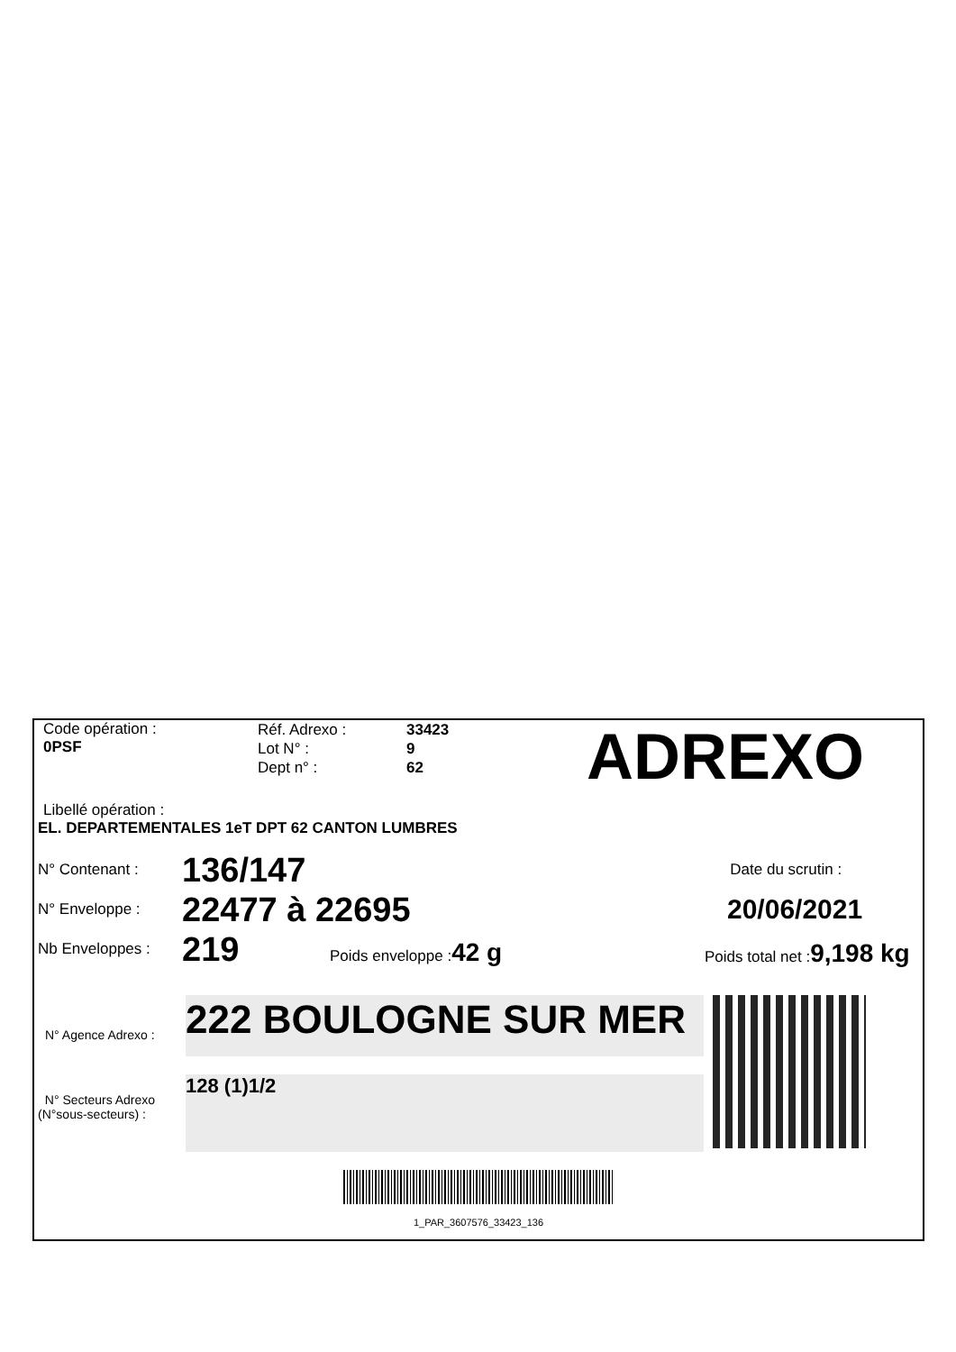Code opération :
0PSF
Réf. Adrexo :
Lot N° :
Dept n° :
33423
9
62
ADREXO
Libellé opération :
EL. DEPARTEMENTALES 1eT DPT 62 CANTON LUMBRES
N° Contenant :
N° Enveloppe :
Nb Enveloppes :
136/147
22477 à 22695
219 Poids enveloppe : 42 g
Date du scrutin :
20/06/2021
Poids total net :9,198 kg
N° Agence Adrexo :
N° Secteurs Adrexo
(N°sous-secteurs) :
222 BOULOGNE SUR MER
128 (1)1/2
1_PAR_3607576_33423_136